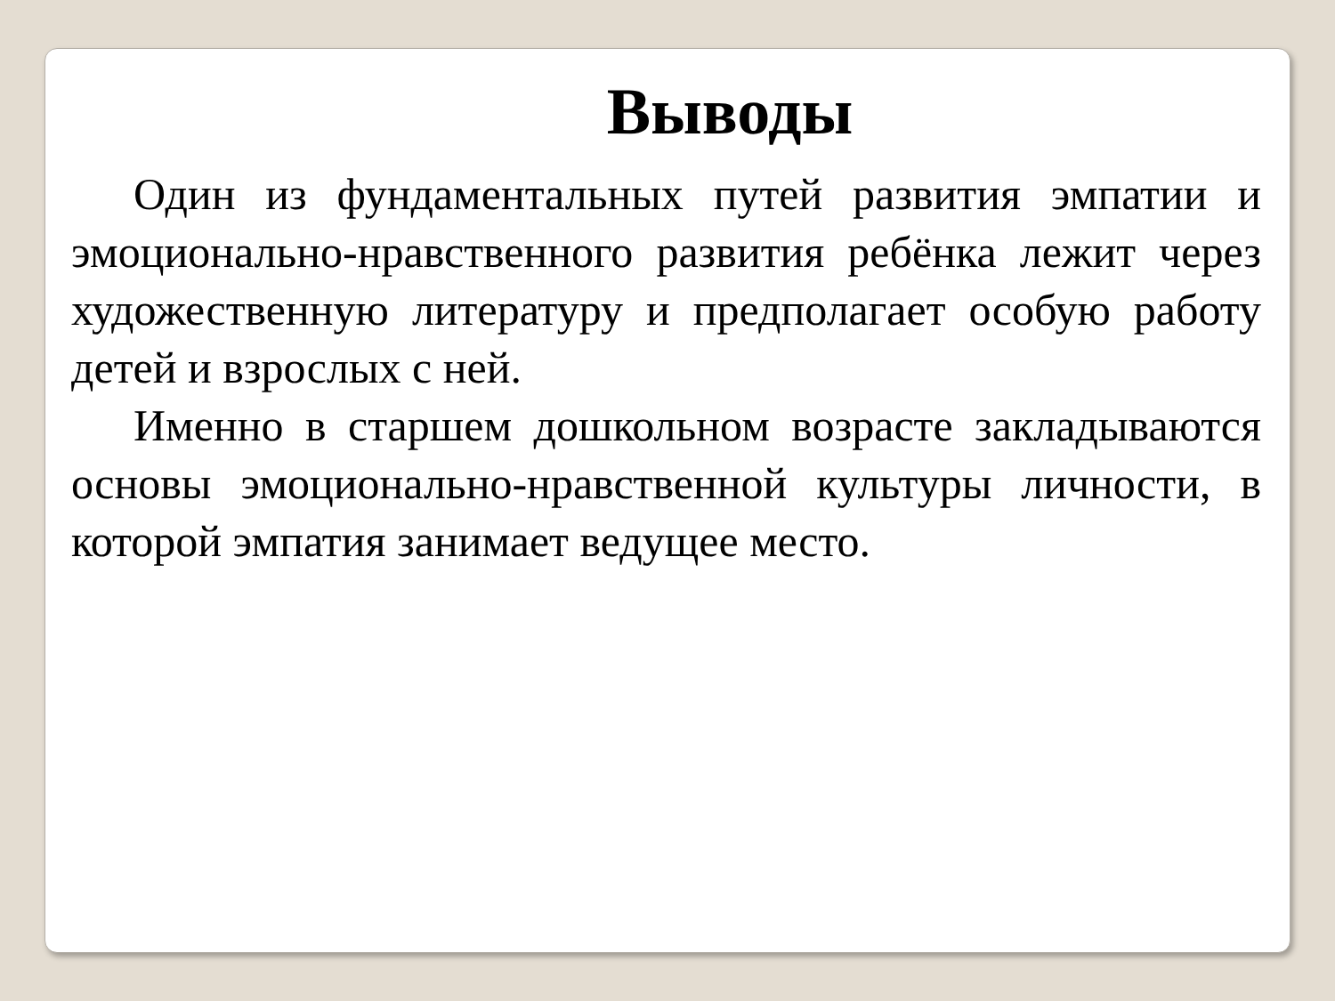Выводы
Один из фундаментальных путей развития эмпатии и эмоционально-нравственного развития ребёнка лежит через художественную литературу и предполагает особую работу детей и взрослых с ней.
Именно в старшем дошкольном возрасте закладываются основы эмоционально-нравственной культуры личности, в которой эмпатия занимает ведущее место.